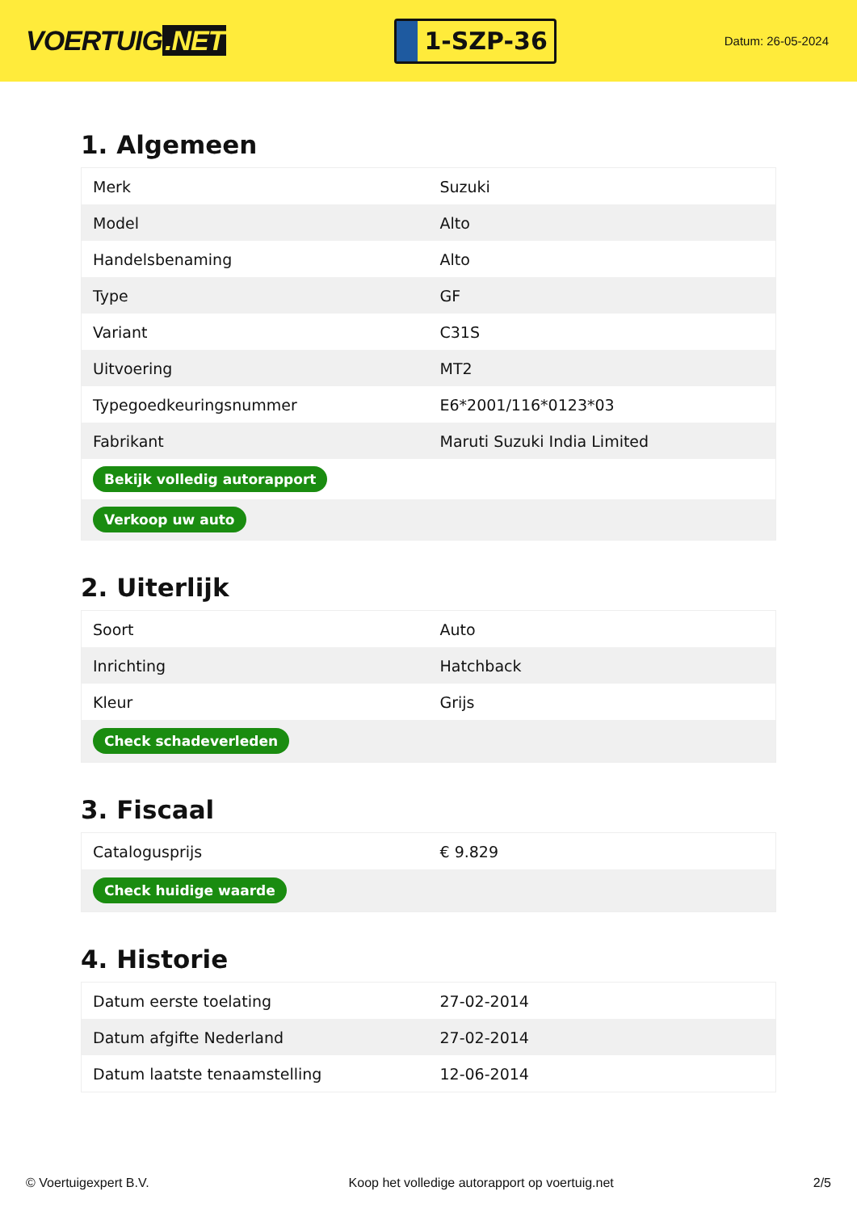VOERTUIG.NET
1-SZP-36
Datum: 26-05-2024
1. Algemeen
| Merk | Suzuki |
| Model | Alto |
| Handelsbenaming | Alto |
| Type | GF |
| Variant | C31S |
| Uitvoering | MT2 |
| Typegoedkeuringsnummer | E6*2001/116*0123*03 |
| Fabrikant | Maruti Suzuki India Limited |
| Bekijk volledig autorapport | |
| Verkoop uw auto | |
2. Uiterlijk
| Soort | Auto |
| Inrichting | Hatchback |
| Kleur | Grijs |
| Check schadeverleden | |
3. Fiscaal
| Catalogusprijs | € 9.829 |
| Check huidige waarde | |
4. Historie
| Datum eerste toelating | 27-02-2014 |
| Datum afgifte Nederland | 27-02-2014 |
| Datum laatste tenaamstelling | 12-06-2014 |
© Voertuigexpert B.V. Koop het volledige autorapport op voertuig.net 2/5